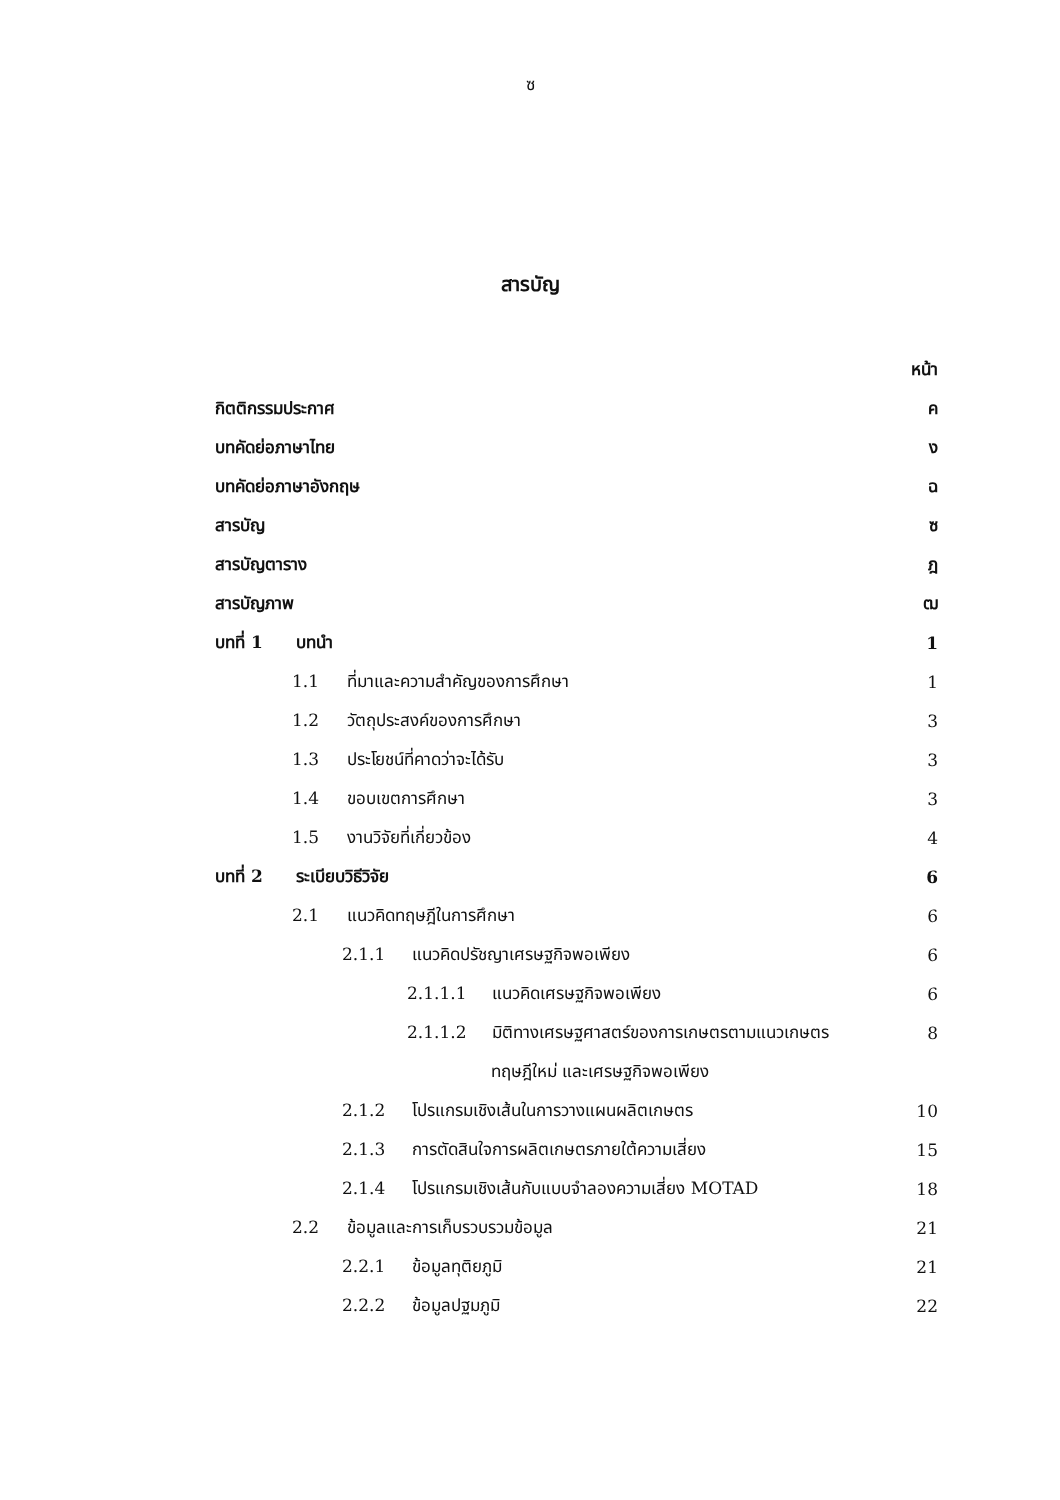ซ
สารบัญ
หน้า
กิตติกรรมประกาศ ค
บทคัดย่อภาษาไทย ง
บทคัดย่อภาษาอังกฤษ ฉ
สารบัญ ซ
สารบัญตาราง ฎ
สารบัญภาพ ฒ
บทที่ 1 บทนำ 1
1.1 ที่มาและความสำคัญของการศึกษา 1
1.2 วัตถุประสงค์ของการศึกษา 3
1.3 ประโยชน์ที่คาดว่าจะได้รับ 3
1.4 ขอบเขตการศึกษา 3
1.5 งานวิจัยที่เกี่ยวข้อง 4
บทที่ 2 ระเบียบวิธีวิจัย 6
2.1 แนวคิดทฤษฎีในการศึกษา 6
2.1.1 แนวคิดปรัชญาเศรษฐกิจพอเพียง 6
2.1.1.1 แนวคิดเศรษฐกิจพอเพียง 6
2.1.1.2 มิติทางเศรษฐศาสตร์ของการเกษตรตามแนวเกษตร 8
ทฤษฎีใหม่ และเศรษฐกิจพอเพียง
2.1.2 โปรแกรมเชิงเส้นในการวางแผนผลิตเกษตร 10
2.1.3 การตัดสินใจการผลิตเกษตรภายใต้ความเสี่ยง 15
2.1.4 โปรแกรมเชิงเส้นกับแบบจำลองความเสี่ยง MOTAD 18
2.2 ข้อมูลและการเก็บรวบรวมข้อมูล 21
2.2.1 ข้อมูลทุติยภูมิ 21
2.2.2 ข้อมูลปฐมภูมิ 22